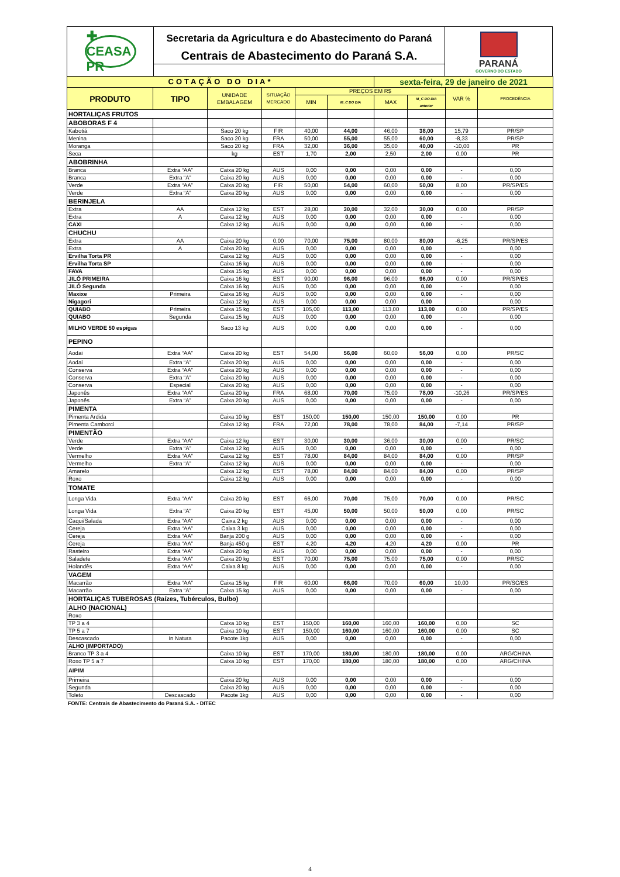✚ CEASA PR
Secretaria da Agricultura e do Abastecimento do Paraná
Centrais de Abastecimento do Paraná S.A.
PARANÁ
GOVERNO DO ESTADO
| COTAÇÃO DO DIA* | | | | | | sexta-feira, 29 de janeiro de 2021 | | | |
| PRODUTO | TIPO | UNIDADE EMBALAGEM | SITUAÇÃO MERCADO | PREÇOS EM R$ | | | | VAR % | PROCEDÊNCIA |
| | | | | MIN | M_C DO DIA | MAX | M_C DO DIA anterior | | |
| HORTALIÇAS FRUTOS | | | | | | | | | |
| ABOBORAS F 4 | | | | | | | | | |
| Kabotiá | | Saco 20 kg | FIR | 40,00 | 44,00 | 46,00 | 38,00 | 15,79 | PR/SP |
| Menina | | Saco 20 kg | FRA | 50,00 | 55,00 | 55,00 | 60,00 | -8,33 | PR/SP |
| Moranga | | Saco 20 kg | FRA | 32,00 | 36,00 | 35,00 | 40,00 | -10,00 | PR |
| Seca | | kg | EST | 1,70 | 2,00 | 2,50 | 2,00 | 0,00 | PR |
| ABOBRINHA | | | | | | | | | |
| Branca | Extra “AA” | Caixa 20 kg | AUS | 0,00 | 0,00 | 0,00 | 0,00 | - | 0,00 |
| Branca | Extra “A” | Caixa 20 kg | AUS | 0,00 | 0,00 | 0,00 | 0,00 | - | 0,00 |
| Verde | Extra “AA” | Caixa 20 kg | FIR | 50,00 | 54,00 | 60,00 | 50,00 | 8,00 | PR/SP/ES |
| Verde | Extra “A” | Caixa 20 kg | AUS | 0,00 | 0,00 | 0,00 | 0,00 | - | 0,00 |
| BERINJELA | | | | | | | | | |
| Extra | AA | Caixa 12 kg | EST | 28,00 | 30,00 | 32,00 | 30,00 | 0,00 | PR/SP |
| Extra | A | Caixa 12 kg | AUS | 0,00 | 0,00 | 0,00 | 0,00 | - | 0,00 |
| CAXI | | Caixa 12 kg | AUS | 0,00 | 0,00 | 0,00 | 0,00 | - | 0,00 |
| CHUCHU | | | | | | | | | |
| Extra | AA | Caixa 20 kg | 0,00 | 70,00 | 75,00 | 80,00 | 80,00 | -6,25 | PR/SP/ES |
| Extra | A | Caixa 20 kg | AUS | 0,00 | 0,00 | 0,00 | 0,00 | - | 0,00 |
| Ervilha Torta PR | | Caixa 12 kg | AUS | 0,00 | 0,00 | 0,00 | 0,00 | - | 0,00 |
| Ervilha Torta SP | | Caixa 16 kg | AUS | 0,00 | 0,00 | 0,00 | 0,00 | - | 0,00 |
| FAVA | | Caixa 15 kg | AUS | 0,00 | 0,00 | 0,00 | 0,00 | - | 0,00 |
| JILÓ PRIMEIRA | | Caixa 16 kg | EST | 90,00 | 96,00 | 96,00 | 96,00 | 0,00 | PR/SP/ES |
| JILÓ Segunda | | Caixa 16 kg | AUS | 0,00 | 0,00 | 0,00 | 0,00 | - | 0,00 |
| Maxixe | Primeira | Caixa 16 kg | AUS | 0,00 | 0,00 | 0,00 | 0,00 | - | 0,00 |
| Nigagori | | Caixa 12 kg | AUS | 0,00 | 0,00 | 0,00 | 0,00 | - | 0,00 |
| QUIABO | Primeira | Caixa 15 kg | EST | 105,00 | 113,00 | 113,00 | 113,00 | 0,00 | PR/SP/ES |
| QUIABO | Segunda | Caixa 15 kg | AUS | 0,00 | 0,00 | 0,00 | 0,00 | - | 0,00 |
| MILHO VERDE 50 espigas | | Saco 13 kg | AUS | 0,00 | 0,00 | 0,00 | 0,00 | - | 0,00 |
| PEPINO | | | | | | | | | |
| Aodai | Extra “AA” | Caixa 20 kg | EST | 54,00 | 56,00 | 60,00 | 56,00 | 0,00 | PR/SC |
| Aodai | Extra “A” | Caixa 20 kg | AUS | 0,00 | 0,00 | 0,00 | 0,00 | - | 0,00 |
| Conserva | Extra “AA” | Caixa 20 kg | AUS | 0,00 | 0,00 | 0,00 | 0,00 | - | 0,00 |
| Conserva | Extra “A” | Caixa 20 kg | AUS | 0,00 | 0,00 | 0,00 | 0,00 | - | 0,00 |
| Conserva | Especial | Caixa 20 kg | AUS | 0,00 | 0,00 | 0,00 | 0,00 | - | 0,00 |
| Japonês | Extra “AA” | Caixa 20 kg | FRA | 68,00 | 70,00 | 75,00 | 78,00 | -10,26 | PR/SP/ES |
| Japonês | Extra “A” | Caixa 20 kg | AUS | 0,00 | 0,00 | 0,00 | 0,00 | - | 0,00 |
| PIMENTA | | | | | | | | | |
| Pimenta Ardida | | Caixa 10 kg | EST | 150,00 | 150,00 | 150,00 | 150,00 | 0,00 | PR |
| Pimenta Camborci | | Caixa 12 kg | FRA | 72,00 | 78,00 | 78,00 | 84,00 | -7,14 | PR/SP |
| PIMENTÃO | | | | | | | | | |
| Verde | Extra “AA” | Caixa 12 kg | EST | 30,00 | 30,00 | 36,00 | 30,00 | 0,00 | PR/SC |
| Verde | Extra “A” | Caixa 12 kg | AUS | 0,00 | 0,00 | 0,00 | 0,00 | - | 0,00 |
| Vermelho | Extra “AA” | Caixa 12 kg | EST | 78,00 | 84,00 | 84,00 | 84,00 | 0,00 | PR/SP |
| Vermelho | Extra “A” | Caixa 12 kg | AUS | 0,00 | 0,00 | 0,00 | 0,00 | - | 0,00 |
| Amarelo | | Caixa 12 kg | EST | 78,00 | 84,00 | 84,00 | 84,00 | 0,00 | PR/SP |
| Roxo | | Caixa 12 kg | AUS | 0,00 | 0,00 | 0,00 | 0,00 | - | 0,00 |
| TOMATE | | | | | | | | | |
| Longa Vida | Extra “AA” | Caixa 20 kg | EST | 66,00 | 70,00 | 75,00 | 70,00 | 0,00 | PR/SC |
| Longa Vida | Extra “A” | Caixa 20 kg | EST | 45,00 | 50,00 | 50,00 | 50,00 | 0,00 | PR/SC |
| Caqui/Salada | Extra “AA” | Caixa 2 kg | AUS | 0,00 | 0,00 | 0,00 | 0,00 | - | 0,00 |
| Cereja | Extra “AA” | Caixa 3 kg | AUS | 0,00 | 0,00 | 0,00 | 0,00 | - | 0,00 |
| Cereja | Extra “AA” | Banja 200 g | AUS | 0,00 | 0,00 | 0,00 | 0,00 | - | 0,00 |
| Cereja | Extra “AA” | Banja 450 g | EST | 4,20 | 4,20 | 4,20 | 4,20 | 0,00 | PR |
| Rasteiro | Extra “AA” | Caixa 20 kg | AUS | 0,00 | 0,00 | 0,00 | 0,00 | - | 0,00 |
| Saladete | Extra “AA” | Caixa 20 kg | EST | 70,00 | 75,00 | 75,00 | 75,00 | 0,00 | PR/SC |
| Holandês | Extra “AA” | Caixa 8 kg | AUS | 0,00 | 0,00 | 0,00 | 0,00 | - | 0,00 |
| VAGEM | | | | | | | | | |
| Macarrão | Extra “AA” | Caixa 15 kg | FIR | 60,00 | 66,00 | 70,00 | 60,00 | 10,00 | PR/SC/ES |
| Macarrão | Extra “A” | Caixa 15 kg | AUS | 0,00 | 0,00 | 0,00 | 0,00 | - | 0,00 |
| HORTALIÇAS TUBEROSAS (Raízes, Tubérculos, Bulbo) | | | | | | | | | |
| ALHO (NACIONAL) | | | | | | | | | |
| Roxo | | | | | | | | | |
| TP 3 a 4 | | Caixa 10 kg | EST | 150,00 | 160,00 | 160,00 | 160,00 | 0,00 | SC |
| TP 5 a 7 | | Caixa 10 kg | EST | 150,00 | 160,00 | 160,00 | 160,00 | 0,00 | SC |
| Descascado | In Natura | Pacote 1kg | AUS | 0,00 | 0,00 | 0,00 | 0,00 | - | 0,00 |
| ALHO (IMPORTADO) | | | | | | | | | |
| Branco TP 3 a 4 | | Caixa 10 kg | EST | 170,00 | 180,00 | 180,00 | 180,00 | 0,00 | ARG/CHINA |
| Roxo TP 5 a 7 | | Caixa 10 kg | EST | 170,00 | 180,00 | 180,00 | 180,00 | 0,00 | ARG/CHINA |
| AIPIM | | | | | | | | | |
| Primeira | | Caixa 20 kg | AUS | 0,00 | 0,00 | 0,00 | 0,00 | - | 0,00 |
| Segunda | | Caixa 20 kg | AUS | 0,00 | 0,00 | 0,00 | 0,00 | - | 0,00 |
| Toleto | Descascado | Pacote 1kg | AUS | 0,00 | 0,00 | 0,00 | 0,00 | - | 0,00 |
FONTE: Centrais de Abastecimento do Paraná S.A. - DITEC
4